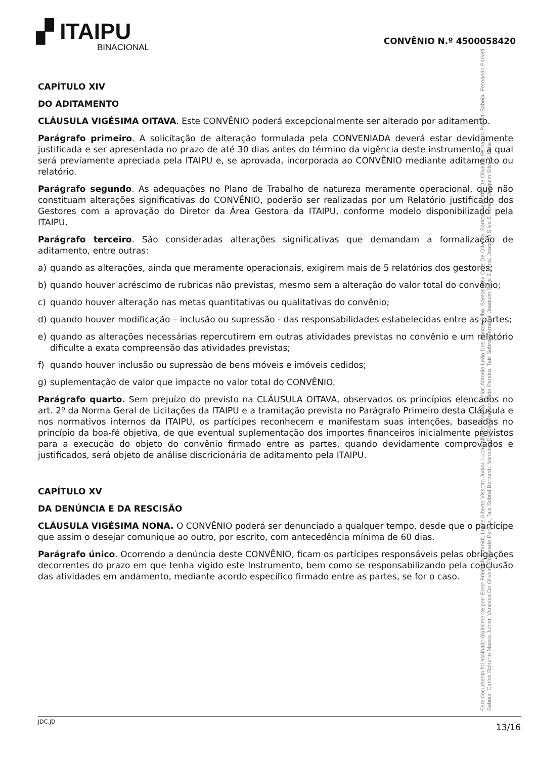▞ ITAIPU
BINACIONAL
CONVÊNIO N.º 4500058420
CAPÍTULO XIV
DO ADITAMENTO
CLÁUSULA VIGÉSIMA OITAVA. Este CONVÊNIO poderá excepcionalmente ser alterado por aditamento.
Parágrafo primeiro. A solicitação de alteração formulada pela CONVENIADA deverá estar devidamente justificada e ser apresentada no prazo de até 30 dias antes do término da vigência deste instrumento, a qual será previamente apreciada pela ITAIPU e, se aprovada, incorporada ao CONVÊNIO mediante aditamento ou relatório.
Parágrafo segundo. As adequações no Plano de Trabalho de natureza meramente operacional, que não constituam alterações significativas do CONVÊNIO, poderão ser realizadas por um Relatório justificado dos Gestores com a aprovação do Diretor da Área Gestora da ITAIPU, conforme modelo disponibilizado pela ITAIPU.
Parágrafo terceiro. São consideradas alterações significativas que demandam a formalização de aditamento, entre outras:
a) quando as alterações, ainda que meramente operacionais, exigirem mais de 5 relatórios dos gestores;
b) quando houver acréscimo de rubricas não previstas, mesmo sem a alteração do valor total do convênio;
c) quando houver alteração nas metas quantitativas ou qualitativas do convênio;
d) quando houver modificação – inclusão ou supressão - das responsabilidades estabelecidas entre as partes;
e) quando as alterações necessárias repercutirem em outras atividades previstas no convênio e um relatório dificulte a exata compreensão das atividades previstas;
f) quando houver inclusão ou supressão de bens móveis e imóveis cedidos;
g) suplementação de valor que impacte no valor total do CONVÊNIO.
Parágrafo quarto. Sem prejuízo do previsto na CLÁUSULA OITAVA, observados os princípios elencados no art. 2º da Norma Geral de Licitações da ITAIPU e a tramitação prevista no Parágrafo Primeiro desta Cláusula e nos normativos internos da ITAIPU, os partícipes reconhecem e manifestam suas intenções, baseadas no princípio da boa-fé objetiva, de que eventual suplementação dos importes financeiros inicialmente previstos para a execução do objeto do convênio firmado entre as partes, quando devidamente comprovados e justificados, será objeto de análise discricionária de aditamento pela ITAIPU.
CAPÍTULO XV
DA DENÚNCIA E DA RESCISÃO
CLÁUSULA VIGÉSIMA NONA. O CONVÊNIO poderá ser denunciado a qualquer tempo, desde que o partícipe que assim o desejar comunique ao outro, por escrito, com antecedência mínima de 60 dias.
Parágrafo único. Ocorrendo a denúncia deste CONVÊNIO, ficam os partícipes responsáveis pelas obrigações decorrentes do prazo em que tenha vigido este Instrumento, bem como se responsabilizando pela conclusão das atividades em andamento, mediante acordo específico firmado entre as partes, se for o caso.
JDC.JD 13/16
Este documento foi assinado digitalmente por: Ernst Friedrich Schmidt, Lucas Alberto Vissotto Junior, Lucas Alberto Vissotto Junior, Antonio Leão Dos Santos Filho, Santos Alex Cruz De Oliveira, Santos Alex Cruz De Oliveira, Fernando Pariatti Saboia, Fernando Pariatti Saboia, Carlos Roberto Massa Junior, Vanessa De Oliveira Penteado Pereira, Tais Sobral Bernardi, Vanessa De Oliveira Penteado Pereira, Tais Sobral Bernardi, Joaquim Silva E Luna, Joaquim Silva E Luna e Joaquim Silva E Luna